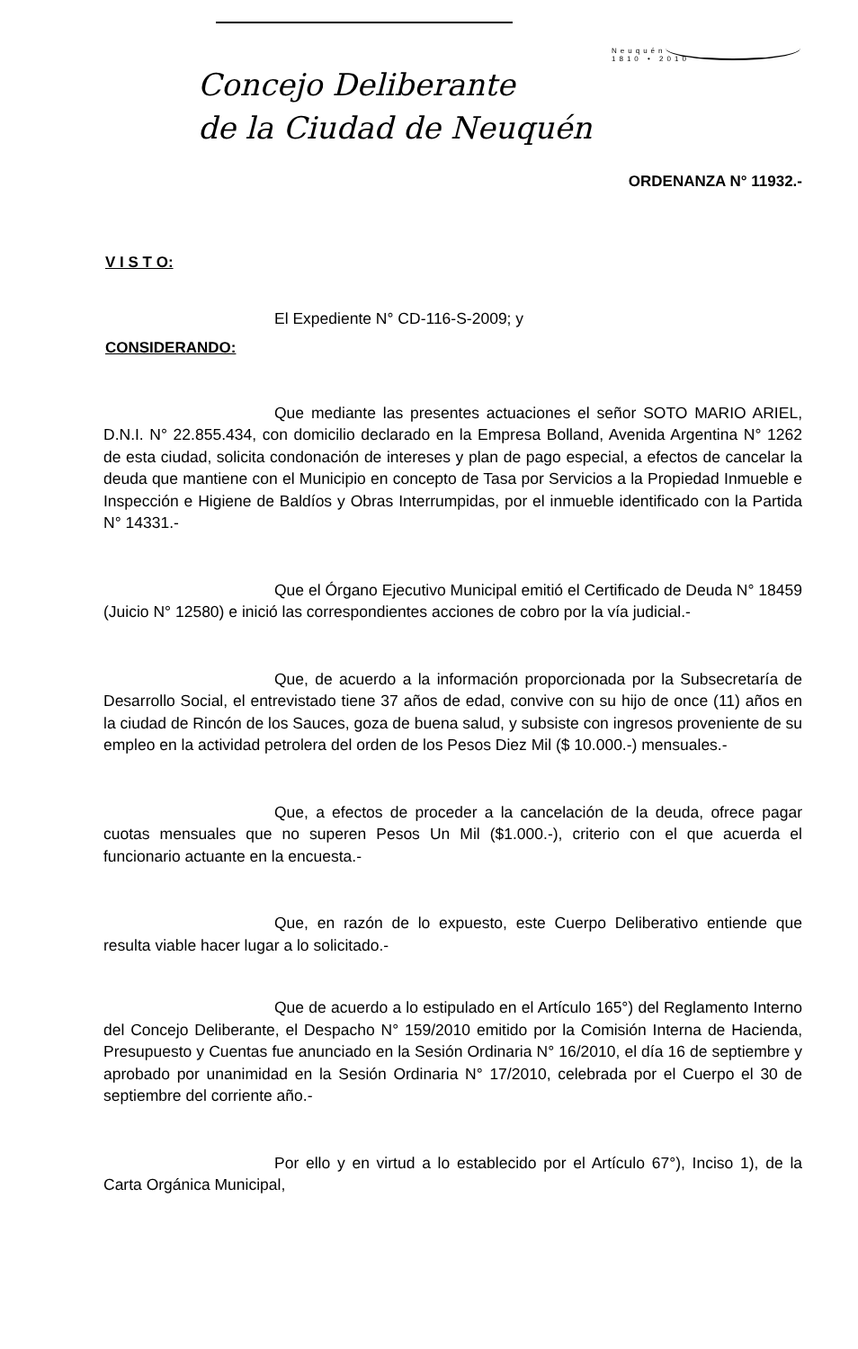Neuquén
1810 • 2010
Concejo Deliberante
de la Ciudad de Neuquén
ORDENANZA N° 11932.-
V I S T O:
El Expediente N° CD-116-S-2009; y
CONSIDERANDO:
Que mediante las presentes actuaciones el señor SOTO MARIO ARIEL, D.N.I. N° 22.855.434, con domicilio declarado en la Empresa Bolland, Avenida Argentina N° 1262 de esta ciudad, solicita condonación de intereses y plan de pago especial, a efectos de cancelar la deuda que mantiene con el Municipio en concepto de Tasa por Servicios a la Propiedad Inmueble e Inspección e Higiene de Baldíos y Obras Interrumpidas, por el inmueble identificado con la Partida N° 14331.-
Que el Órgano Ejecutivo Municipal emitió el Certificado de Deuda N° 18459 (Juicio N° 12580) e inició las correspondientes acciones de cobro por la vía judicial.-
Que, de acuerdo a la información proporcionada por la Subsecretaría de Desarrollo Social, el entrevistado tiene 37 años de edad, convive con su hijo de once (11) años en la ciudad de Rincón de los Sauces, goza de buena salud, y subsiste con ingresos proveniente de su empleo en la actividad petrolera del orden de los Pesos Diez Mil ($ 10.000.-) mensuales.-
Que, a efectos de proceder a la cancelación de la deuda, ofrece pagar cuotas mensuales que no superen Pesos Un Mil ($1.000.-), criterio con el que acuerda el funcionario actuante en la encuesta.-
Que, en razón de lo expuesto, este Cuerpo Deliberativo entiende que resulta viable hacer lugar a lo solicitado.-
Que de acuerdo a lo estipulado en el Artículo 165°) del Reglamento Interno del Concejo Deliberante, el Despacho N° 159/2010 emitido por la Comisión Interna de Hacienda, Presupuesto y Cuentas fue anunciado en la Sesión Ordinaria N° 16/2010, el día 16 de septiembre y aprobado por unanimidad en la Sesión Ordinaria N° 17/2010, celebrada por el Cuerpo el 30 de septiembre del corriente año.-
Por ello y en virtud a lo establecido por el Artículo 67°), Inciso 1), de la Carta Orgánica Municipal,